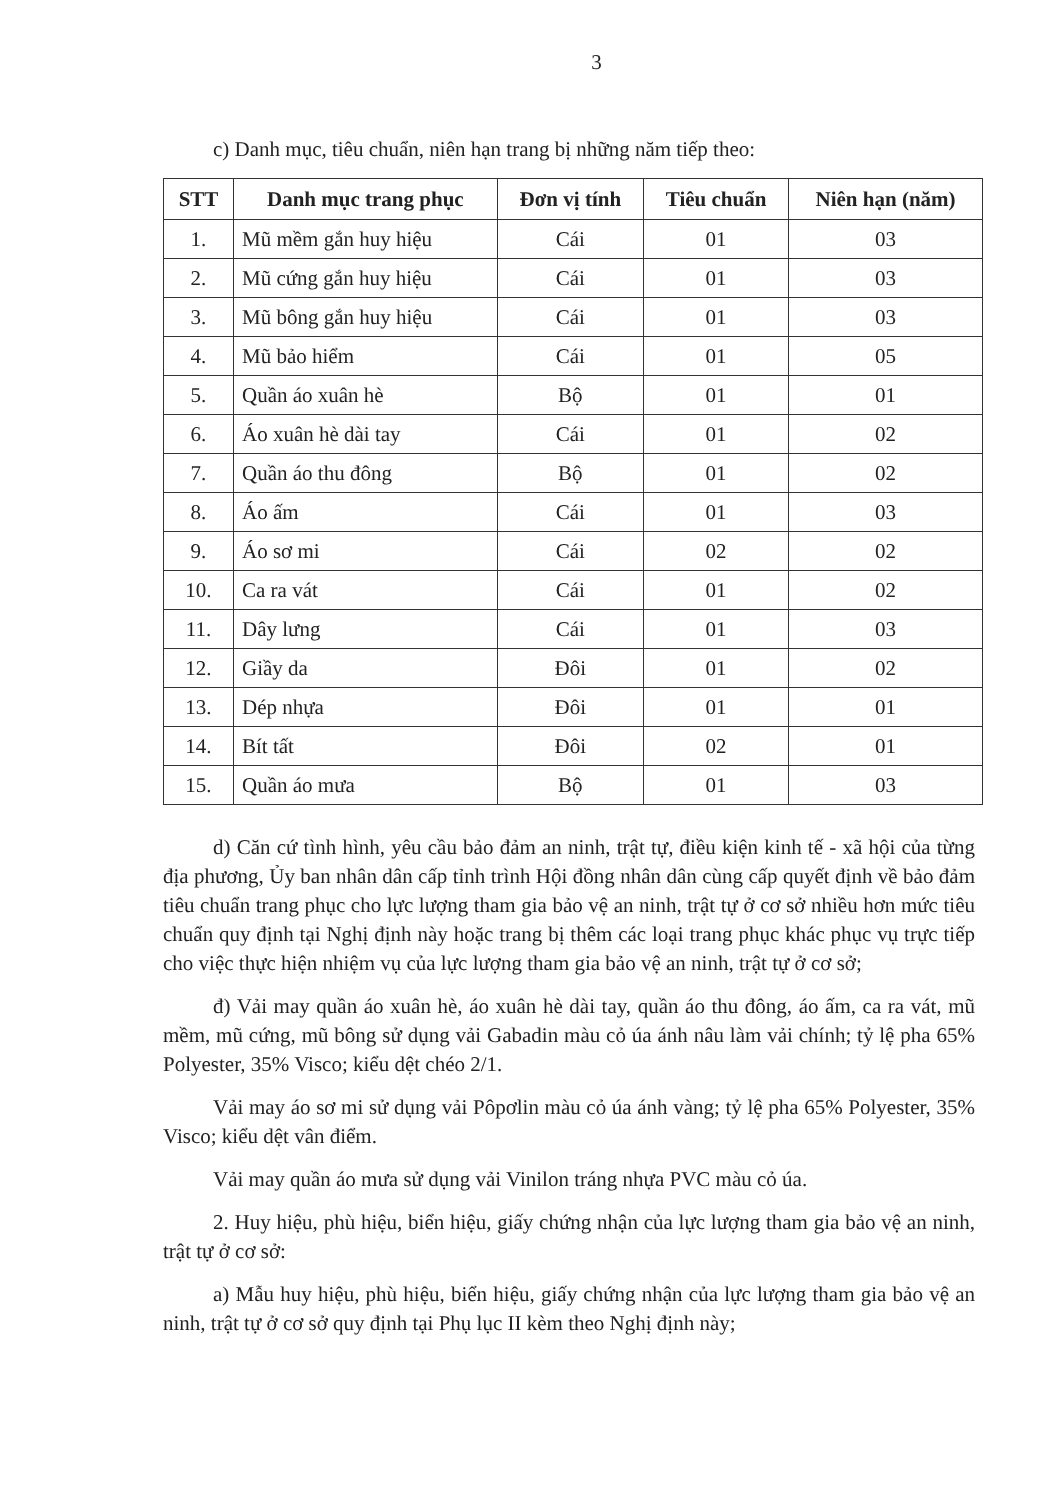3
c) Danh mục, tiêu chuẩn, niên hạn trang bị những năm tiếp theo:
| STT | Danh mục trang phục | Đơn vị tính | Tiêu chuẩn | Niên hạn (năm) |
| --- | --- | --- | --- | --- |
| 1. | Mũ mềm gắn huy hiệu | Cái | 01 | 03 |
| 2. | Mũ cứng gắn huy hiệu | Cái | 01 | 03 |
| 3. | Mũ bông gắn huy hiệu | Cái | 01 | 03 |
| 4. | Mũ bảo hiểm | Cái | 01 | 05 |
| 5. | Quần áo xuân hè | Bộ | 01 | 01 |
| 6. | Áo xuân hè dài tay | Cái | 01 | 02 |
| 7. | Quần áo thu đông | Bộ | 01 | 02 |
| 8. | Áo ấm | Cái | 01 | 03 |
| 9. | Áo sơ mi | Cái | 02 | 02 |
| 10. | Ca ra vát | Cái | 01 | 02 |
| 11. | Dây lưng | Cái | 01 | 03 |
| 12. | Giầy da | Đôi | 01 | 02 |
| 13. | Dép nhựa | Đôi | 01 | 01 |
| 14. | Bít tất | Đôi | 02 | 01 |
| 15. | Quần áo mưa | Bộ | 01 | 03 |
d) Căn cứ tình hình, yêu cầu bảo đảm an ninh, trật tự, điều kiện kinh tế - xã hội của từng địa phương, Ủy ban nhân dân cấp tỉnh trình Hội đồng nhân dân cùng cấp quyết định về bảo đảm tiêu chuẩn trang phục cho lực lượng tham gia bảo vệ an ninh, trật tự ở cơ sở nhiều hơn mức tiêu chuẩn quy định tại Nghị định này hoặc trang bị thêm các loại trang phục khác phục vụ trực tiếp cho việc thực hiện nhiệm vụ của lực lượng tham gia bảo vệ an ninh, trật tự ở cơ sở;
đ) Vải may quần áo xuân hè, áo xuân hè dài tay, quần áo thu đông, áo ấm, ca ra vát, mũ mềm, mũ cứng, mũ bông sử dụng vải Gabadin màu cỏ úa ánh nâu làm vải chính; tỷ lệ pha 65% Polyester, 35% Visco; kiểu dệt chéo 2/1.
Vải may áo sơ mi sử dụng vải Pôpơlin màu cỏ úa ánh vàng; tỷ lệ pha 65% Polyester, 35% Visco; kiểu dệt vân điểm.
Vải may quần áo mưa sử dụng vải Vinilon tráng nhựa PVC màu cỏ úa.
2. Huy hiệu, phù hiệu, biển hiệu, giấy chứng nhận của lực lượng tham gia bảo vệ an ninh, trật tự ở cơ sở:
a) Mẫu huy hiệu, phù hiệu, biển hiệu, giấy chứng nhận của lực lượng tham gia bảo vệ an ninh, trật tự ở cơ sở quy định tại Phụ lục II kèm theo Nghị định này;